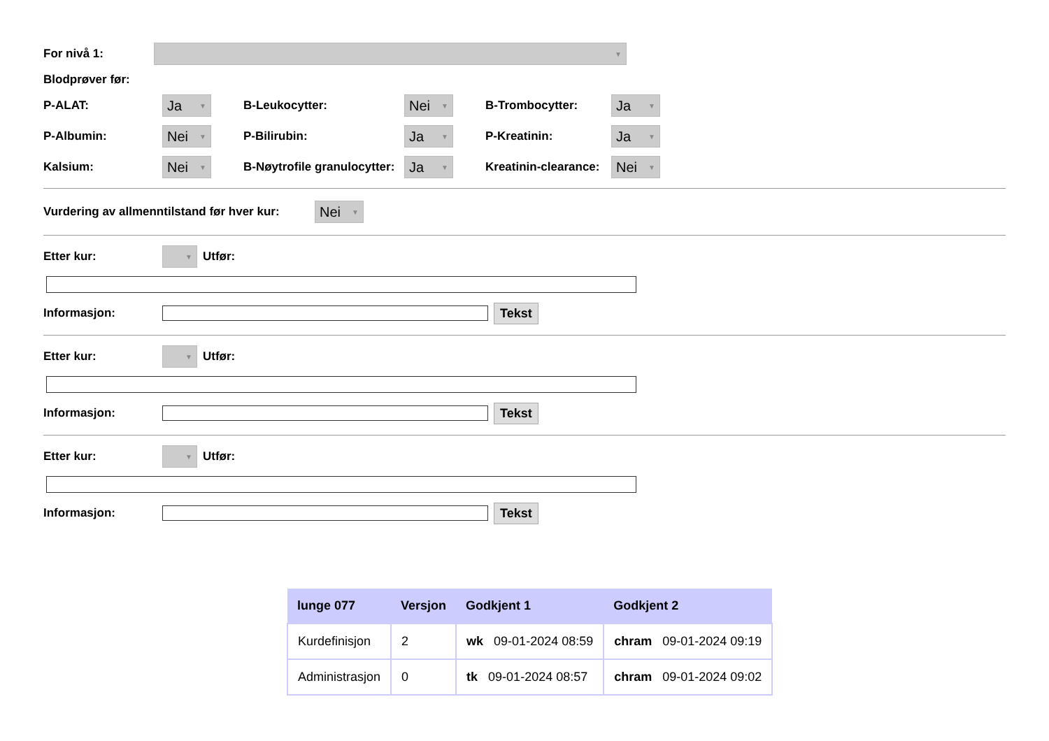For nivå 1: ▼
Blodprøver før:
P-ALAT: Ja ▼ B-Leukocytter: Nei ▼ B-Trombocytter: Ja ▼
P-Albumin: Nei ▼ P-Bilirubin: Ja ▼ P-Kreatinin: Ja ▼
Kalsium: Nei ▼ B-Nøytrofile granulocytter: Ja ▼ Kreatinin-clearance: Nei ▼
Vurdering av allmenntilstand før hver kur: Nei ▼
Etter kur: ▼ Utfør:
Informasjon:
Tekst
Etter kur: ▼ Utfør:
Informasjon:
Tekst
Etter kur: ▼ Utfør:
Informasjon:
Tekst
| lunge 077 | Versjon | Godkjent 1 | Godkjent 2 |
| --- | --- | --- | --- |
| Kurdefinisjon | 2 | wk 09-01-2024 08:59 | chram 09-01-2024 09:19 |
| Administrasjon | 0 | tk 09-01-2024 08:57 | chram 09-01-2024 09:02 |